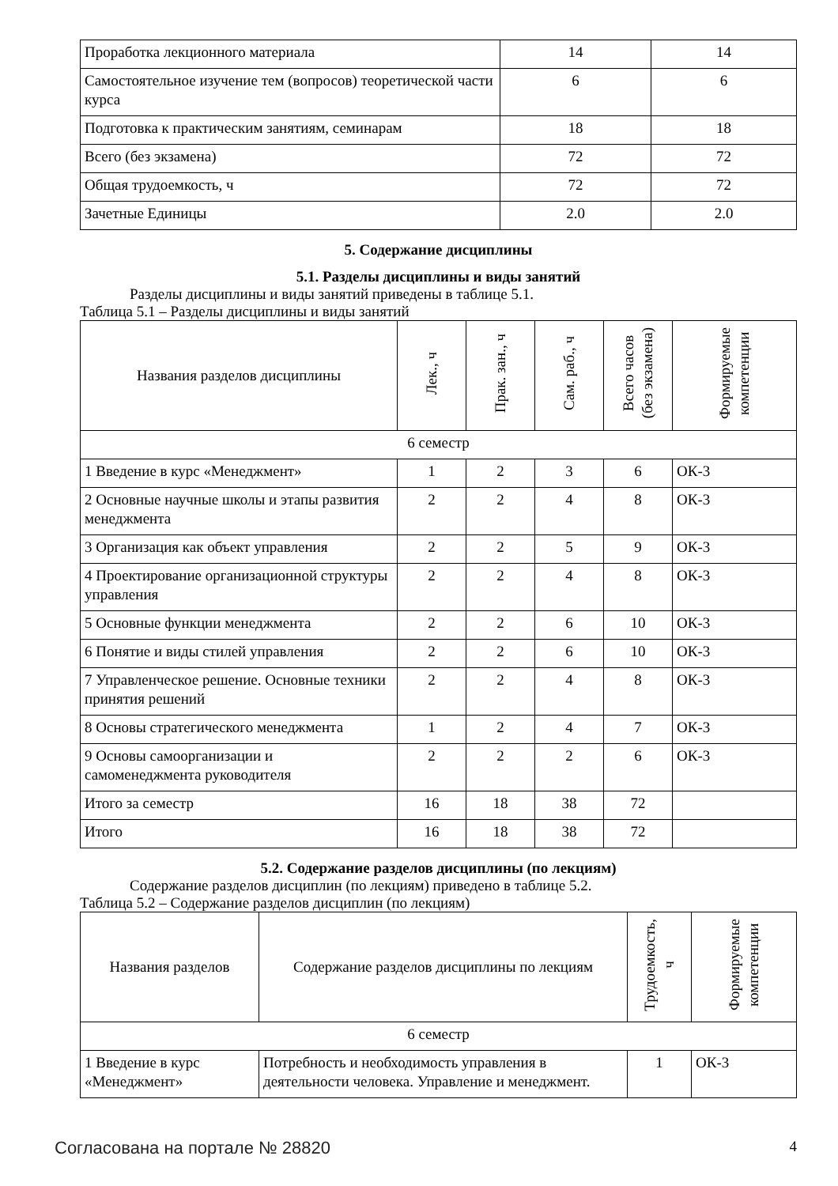| Проработка лекционного материала | 14 | 14 |
| Самостоятельное изучение тем (вопросов) теоретической части курса | 6 | 6 |
| Подготовка к практическим занятиям, семинарам | 18 | 18 |
| Всего (без экзамена) | 72 | 72 |
| Общая трудоемкость, ч | 72 | 72 |
| Зачетные Единицы | 2.0 | 2.0 |
5. Содержание дисциплины
5.1. Разделы дисциплины и виды занятий
Разделы дисциплины и виды занятий приведены в таблице 5.1.
Таблица 5.1 – Разделы дисциплины и виды занятий
| Названия разделов дисциплины | Лек., ч | Прак. зан., ч | Сам. раб., ч | Всего часов (без экзамена) | Формируемые компетенции |
| --- | --- | --- | --- | --- | --- |
| 6 семестр | | | | | |
| 1 Введение в курс «Менеджмент» | 1 | 2 | 3 | 6 | ОК-3 |
| 2 Основные научные школы и этапы развития менеджмента | 2 | 2 | 4 | 8 | ОК-3 |
| 3 Организация как объект управления | 2 | 2 | 5 | 9 | ОК-3 |
| 4 Проектирование организационной структуры управления | 2 | 2 | 4 | 8 | ОК-3 |
| 5 Основные функции менеджмента | 2 | 2 | 6 | 10 | ОК-3 |
| 6 Понятие и виды стилей управления | 2 | 2 | 6 | 10 | ОК-3 |
| 7 Управленческое решение. Основные техники принятия решений | 2 | 2 | 4 | 8 | ОК-3 |
| 8 Основы стратегического менеджмента | 1 | 2 | 4 | 7 | ОК-3 |
| 9 Основы самоорганизации и самоменеджмента руководителя | 2 | 2 | 2 | 6 | ОК-3 |
| Итого за семестр | 16 | 18 | 38 | 72 | |
| Итого | 16 | 18 | 38 | 72 | |
5.2. Содержание разделов дисциплины (по лекциям)
Содержание разделов дисциплин (по лекциям) приведено в таблице 5.2.
Таблица 5.2 – Содержание разделов дисциплин (по лекциям)
| Названия разделов | Содержание разделов дисциплины по лекциям | Трудоемкость, ч | Формируемые компетенции |
| --- | --- | --- | --- |
| 6 семестр | | | |
| 1 Введение в курс «Менеджмент» | Потребность и необходимость управления в деятельности человека. Управление и менеджмент. | 1 | ОК-3 |
Согласована на портале № 28820 4